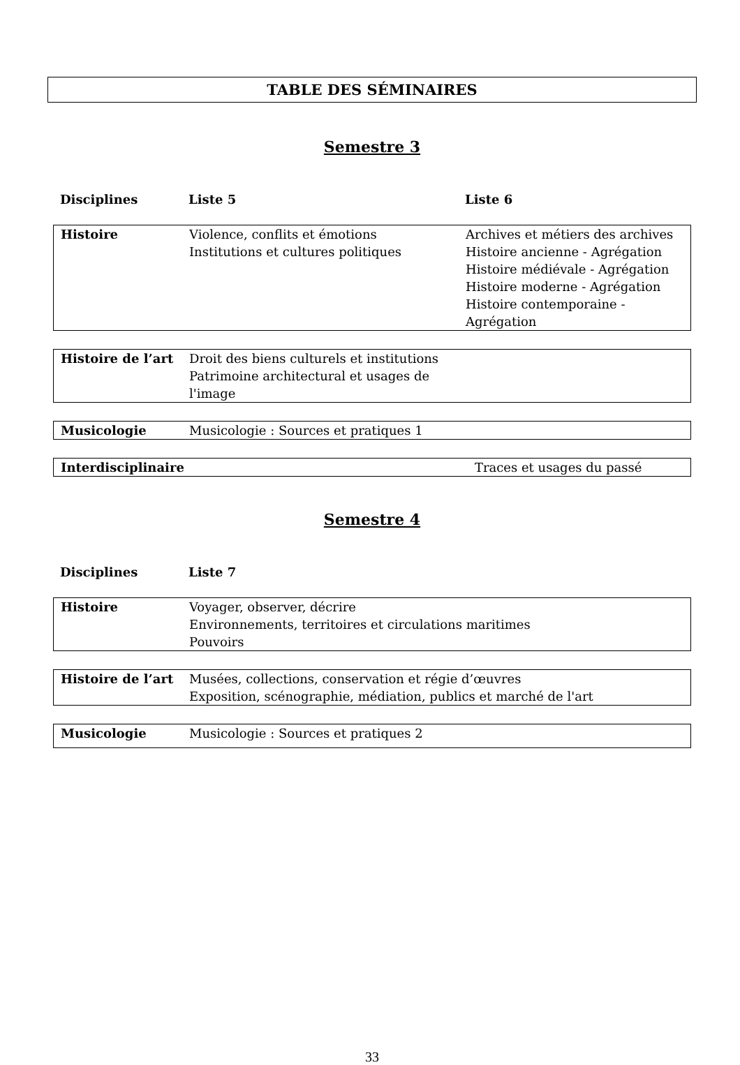TABLE DES SÉMINAIRES
Semestre 3
| Disciplines | Liste 5 | Liste 6 |
| --- | --- | --- |
| Histoire | Violence, conflits et émotions Institutions et cultures politiques | Archives et métiers des archives Histoire ancienne - Agrégation Histoire médiévale - Agrégation Histoire moderne - Agrégation Histoire contemporaine - Agrégation |
| Histoire de l’art | Droit des biens culturels et institutions Patrimoine architectural et usages de l'image | |
| Musicologie | Musicologie : Sources et pratiques 1 | |
| Interdisciplinaire | | Traces et usages du passé |
Semestre 4
| Disciplines | Liste 7 |
| --- | --- |
| Histoire | Voyager, observer, décrire Environnements, territoires et circulations maritimes Pouvoirs |
| Histoire de l’art | Musées, collections, conservation et régie d’œuvres Exposition, scénographie, médiation, publics et marché de l'art |
| Musicologie | Musicologie : Sources et pratiques 2 |
33